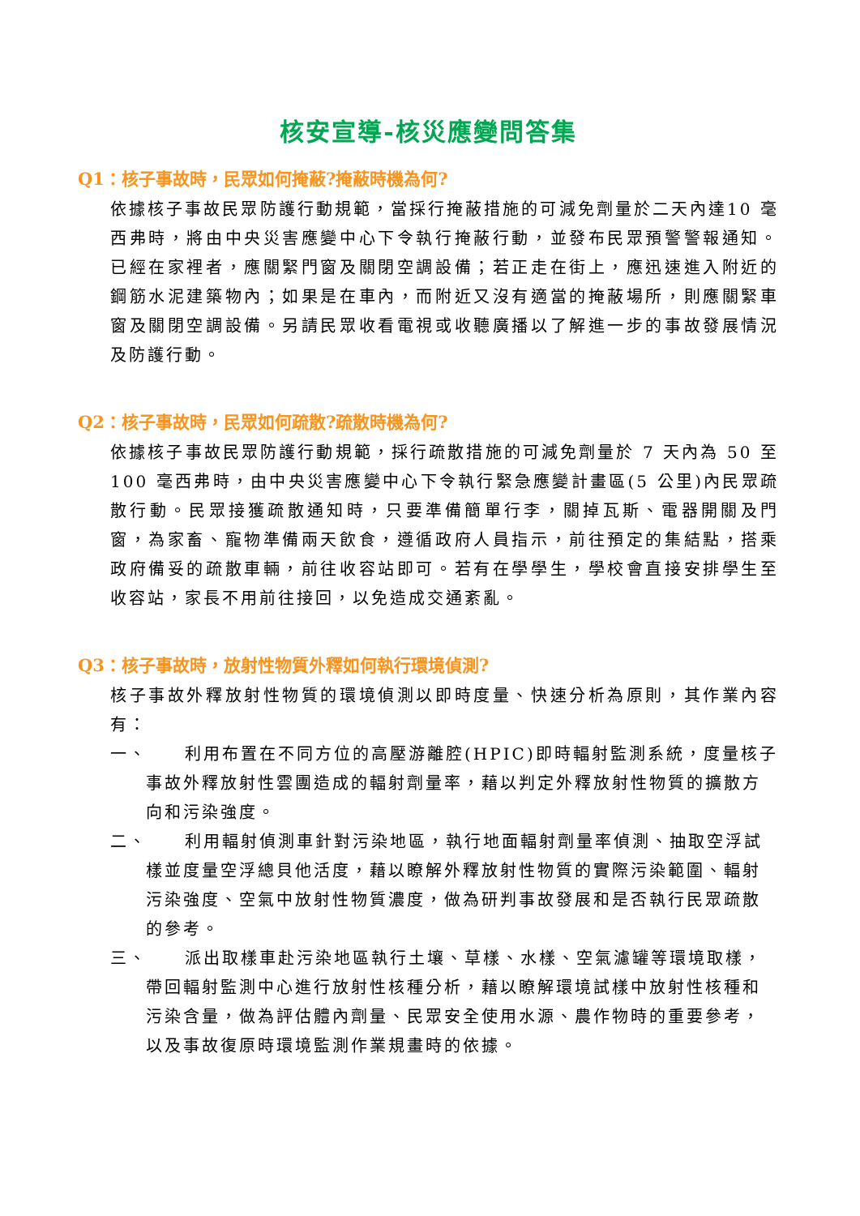核安宣導-核災應變問答集
Q1：核子事故時，民眾如何掩蔽?掩蔽時機為何?
依據核子事故民眾防護行動規範，當採行掩蔽措施的可減免劑量於二天內達10 毫西弗時，將由中央災害應變中心下令執行掩蔽行動，並發布民眾預警警報通知。已經在家裡者，應關緊門窗及關閉空調設備；若正走在街上，應迅速進入附近的鋼筋水泥建築物內；如果是在車內，而附近又沒有適當的掩蔽場所，則應關緊車窗及關閉空調設備。另請民眾收看電視或收聽廣播以了解進一步的事故發展情況及防護行動。
Q2：核子事故時，民眾如何疏散?疏散時機為何?
依據核子事故民眾防護行動規範，採行疏散措施的可減免劑量於 7 天內為 50 至 100 毫西弗時，由中央災害應變中心下令執行緊急應變計畫區(5 公里)內民眾疏散行動。民眾接獲疏散通知時，只要準備簡單行李，關掉瓦斯、電器開關及門窗，為家畜、寵物準備兩天飲食，遵循政府人員指示，前往預定的集結點，搭乘政府備妥的疏散車輛，前往收容站即可。若有在學學生，學校會直接安排學生至收容站，家長不用前往接回，以免造成交通紊亂。
Q3：核子事故時，放射性物質外釋如何執行環境偵測?
核子事故外釋放射性物質的環境偵測以即時度量、快速分析為原則，其作業內容有：
一、
利用布置在不同方位的高壓游離腔(HPIC)即時輻射監測系統，度量核子事故外釋放射性雲團造成的輻射劑量率，藉以判定外釋放射性物質的擴散方向和污染強度。
二、
利用輻射偵測車針對污染地區，執行地面輻射劑量率偵測、抽取空浮試樣並度量空浮總貝他活度，藉以瞭解外釋放射性物質的實際污染範圍、輻射污染強度、空氣中放射性物質濃度，做為研判事故發展和是否執行民眾疏散的參考。
三、
派出取樣車赴污染地區執行土壤、草樣、水樣、空氣濾罐等環境取樣，帶回輻射監測中心進行放射性核種分析，藉以瞭解環境試樣中放射性核種和污染含量，做為評估體內劑量、民眾安全使用水源、農作物時的重要參考，以及事故復原時環境監測作業規畫時的依據。